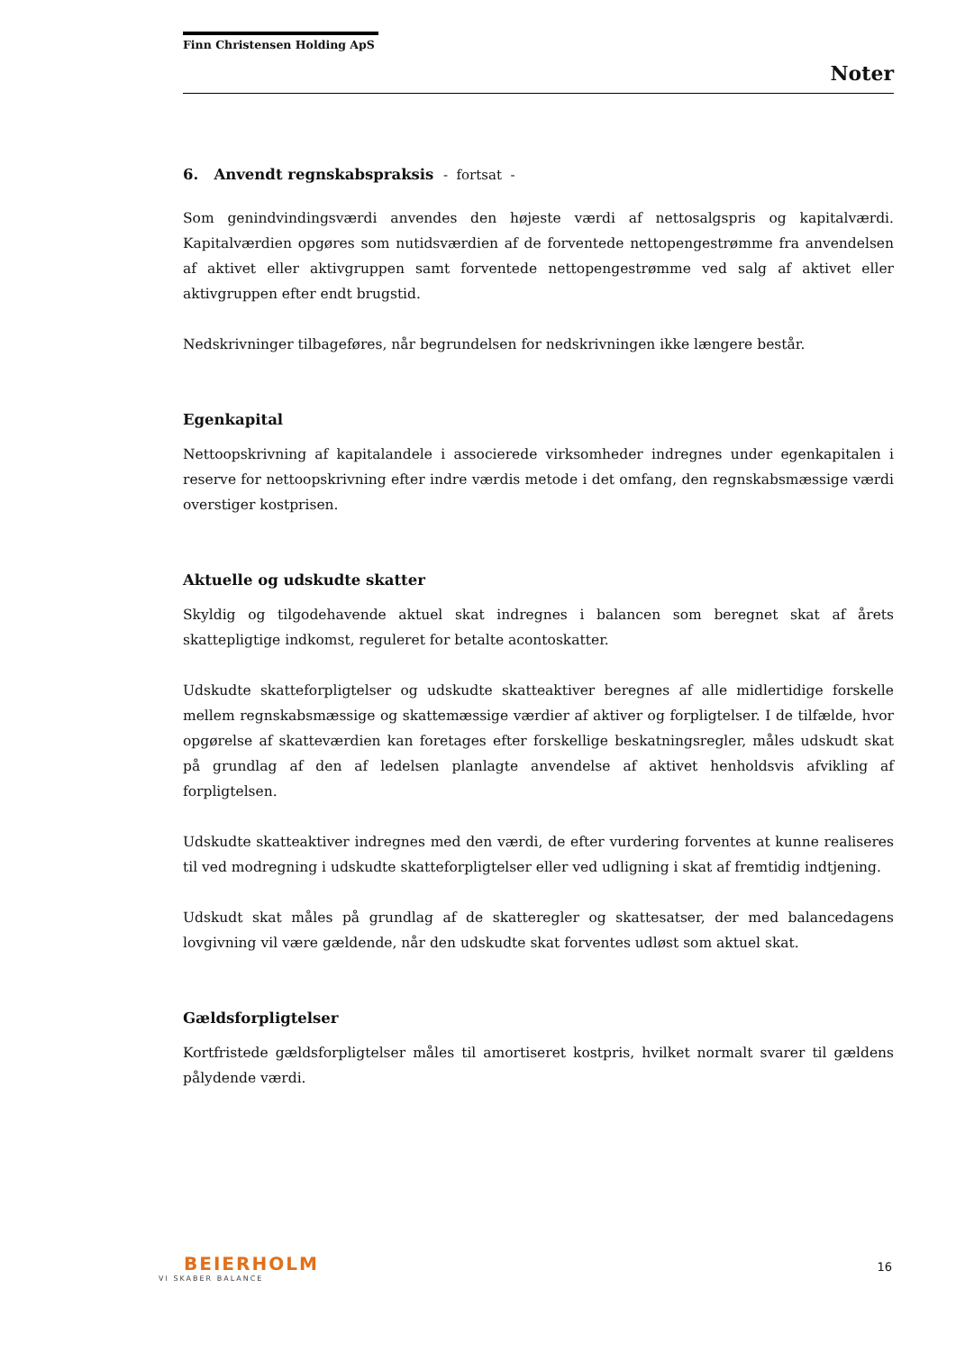Finn Christensen Holding ApS
Noter
6. Anvendt regnskabspraksis - fortsat -
Som genindvindingsværdi anvendes den højeste værdi af nettosalgspris og kapitalværdi. Kapitalværdien opgøres som nutidsværdien af de forventede nettopengestrømme fra anvendelsen af aktivet eller aktivgruppen samt forventede nettopengestrømme ved salg af aktivet eller aktivgruppen efter endt brugstid.
Nedskrivninger tilbageføres, når begrundelsen for nedskrivningen ikke længere består.
Egenkapital
Nettoopskrivning af kapitalandele i associerede virksomheder indregnes under egenkapitalen i reserve for nettoopskrivning efter indre værdis metode i det omfang, den regnskabsmæssige værdi overstiger kostprisen.
Aktuelle og udskudte skatter
Skyldig og tilgodehavende aktuel skat indregnes i balancen som beregnet skat af årets skattepligtige indkomst, reguleret for betalte acontoskatter.
Udskudte skatteforpligtelser og udskudte skatteaktiver beregnes af alle midlertidige forskelle mellem regnskabsmæssige og skattemæssige værdier af aktiver og forpligtelser. I de tilfælde, hvor opgørelse af skatteværdien kan foretages efter forskellige beskatningsregler, måles udskudt skat på grundlag af den af ledelsen planlagte anvendelse af aktivet henholdsvis afvikling af forpligtelsen.
Udskudte skatteaktiver indregnes med den værdi, de efter vurdering forventes at kunne realiseres til ved modregning i udskudte skatteforpligtelser eller ved udligning i skat af fremtidig indtjening.
Udskudt skat måles på grundlag af de skatteregler og skattesatser, der med balancedagens lovgivning vil være gældende, når den udskudte skat forventes udløst som aktuel skat.
Gældsforpligtelser
Kortfristede gældsforpligtelser måles til amortiseret kostpris, hvilket normalt svarer til gældens pålydende værdi.
BEIERHOLM
VI SKABER BALANCE
16